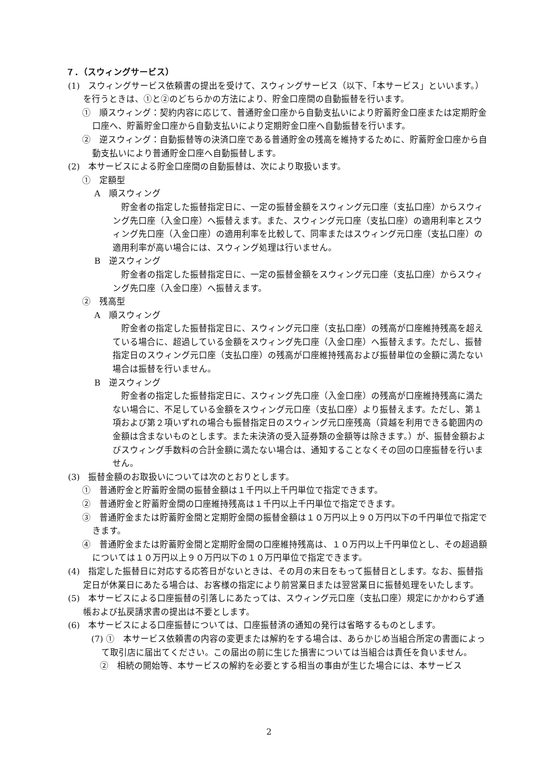７．（スウィングサービス）
(1)　スウィングサービス依頼書の提出を受けて、スウィングサービス（以下、「本サービス」といいます。）を行うときは、①と②のどちらかの方法により、貯金口座間の自動振替を行います。
①　順スウィング：契約内容に応じて、普通貯金口座から自動支払いにより貯蓄貯金口座または定期貯金口座へ、貯蓄貯金口座から自動支払いにより定期貯金口座へ自動振替を行います。
②　逆スウィング：自動振替等の決済口座である普通貯金の残高を維持するために、貯蓄貯金口座から自動支払いにより普通貯金口座へ自動振替します。
(2)　本サービスによる貯金口座間の自動振替は、次により取扱います。
①　定額型
A　順スウィング
　貯金者の指定した振替指定日に、一定の振替金額をスウィング元口座（支払口座）からスウィング先口座（入金口座）へ振替えます。また、スウィング元口座（支払口座）の適用利率とスウィング先口座（入金口座）の適用利率を比較して、同率またはスウィング元口座（支払口座）の適用利率が高い場合には、スウィング処理は行いません。
B　逆スウィング
　貯金者の指定した振替指定日に、一定の振替金額をスウィング元口座（支払口座）からスウィング先口座（入金口座）へ振替えます。
②　残高型
A　順スウィング
　貯金者の指定した振替指定日に、スウィング元口座（支払口座）の残高が口座維持残高を超えている場合に、超過している金額をスウィング先口座（入金口座）へ振替えます。ただし、振替指定日のスウィング元口座（支払口座）の残高が口座維持残高および振替単位の金額に満たない場合は振替を行いません。
B　逆スウィング
　貯金者の指定した振替指定日に、スウィング先口座（入金口座）の残高が口座維持残高に満たない場合に、不足している金額をスウィング元口座（支払口座）より振替えます。ただし、第１項および第２項いずれの場合も振替指定日のスウィング元口座残高（貸越を利用できる範囲内の金額は含まないものとします。また未決済の受入証券類の金額等は除きます。）が、振替金額およびスウィング手数料の合計金額に満たない場合は、通知することなくその回の口座振替を行いません。
(3)　振替金額のお取扱いについては次のとおりとします。
①　普通貯金と貯蓄貯金間の振替金額は１千円以上千円単位で指定できます。
②　普通貯金と貯蓄貯金間の口座維持残高は１千円以上千円単位で指定できます。
③　普通貯金または貯蓄貯金間と定期貯金間の振替金額は１０万円以上９０万円以下の千円単位で指定できます。
④　普通貯金または貯蓄貯金間と定期貯金間の口座維持残高は、１０万円以上千円単位とし、その超過額については１０万円以上９０万円以下の１０万円単位で指定できます。
(4)　指定した振替日に対応する応答日がないときは、その月の末日をもって振替日とします。なお、振替指定日が休業日にあたる場合は、お客様の指定により前営業日または翌営業日に振替処理をいたします。
(5)　本サービスによる口座振替の引落しにあたっては、スウィング元口座（支払口座）規定にかかわらず通帳および払戻請求書の提出は不要とします。
(6)　本サービスによる口座振替については、口座振替済の通知の発行は省略するものとします。
(7) ①　本サービス依頼書の内容の変更または解約をする場合は、あらかじめ当組合所定の書面によって取引店に届出てください。この届出の前に生じた損害については当組合は責任を負いません。
　②　相続の開始等、本サービスの解約を必要とする相当の事由が生じた場合には、本サービス
2